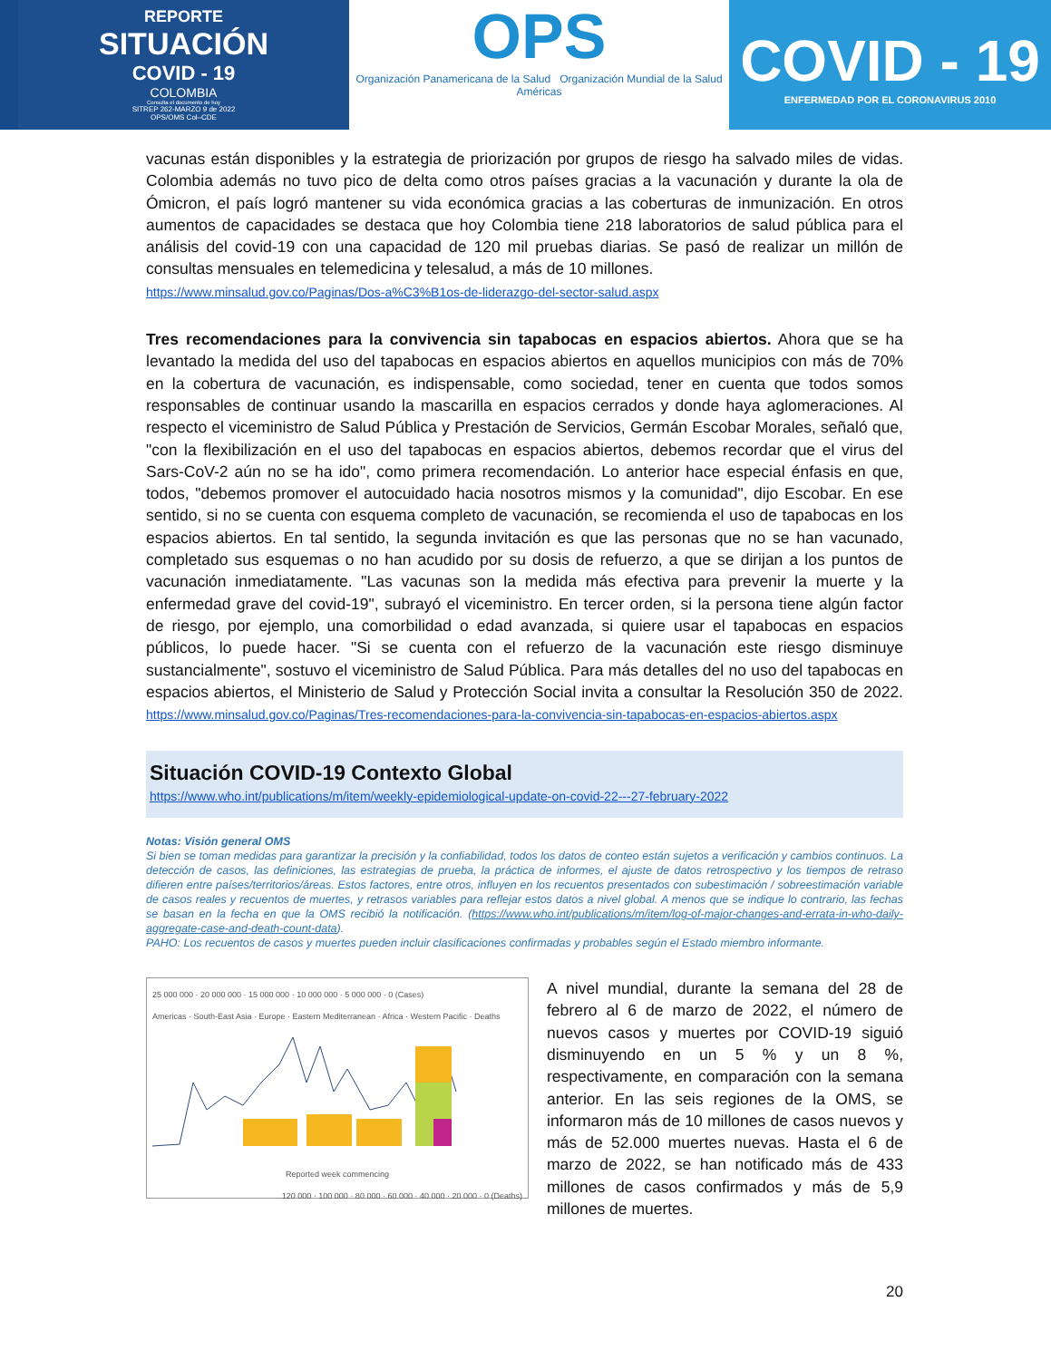REPORTE
SITUACIÓN
COVID - 19
COLOMBIA
Consulta el documento de hoy
SITREP 262-MARZO 9 de 2022
OPS/OMS Col–CDE
OPS
Organización Panamericana de la Salud Organización Mundial de la Salud Américas
COVID - 19
ENFERMEDAD POR EL CORONAVIRUS 2010
vacunas están disponibles y la estrategia de priorización por grupos de riesgo ha salvado miles de vidas. Colombia además no tuvo pico de delta como otros países gracias a la vacunación y durante la ola de Ómicron, el país logró mantener su vida económica gracias a las coberturas de inmunización. En otros aumentos de capacidades se destaca que hoy Colombia tiene 218 laboratorios de salud pública para el análisis del covid-19 con una capacidad de 120 mil pruebas diarias. Se pasó de realizar un millón de consultas mensuales en telemedicina y telesalud, a más de 10 millones.
https://www.minsalud.gov.co/Paginas/Dos-a%C3%B1os-de-liderazgo-del-sector-salud.aspx
Tres recomendaciones para la convivencia sin tapabocas en espacios abiertos. Ahora que se ha levantado la medida del uso del tapabocas en espacios abiertos en aquellos municipios con más de 70% en la cobertura de vacunación, es indispensable, como sociedad, tener en cuenta que todos somos responsables de continuar usando la mascarilla en espacios cerrados y donde haya aglomeraciones. Al respecto el viceministro de Salud Pública y Prestación de Servicios, Germán Escobar Morales, señaló que, "con la flexibilización en el uso del tapabocas en espacios abiertos, debemos recordar que el virus del Sars-CoV-2 aún no se ha ido", como primera recomendación. Lo anterior hace especial énfasis en que, todos, "debemos promover el autocuidado hacia nosotros mismos y la comunidad", dijo Escobar. En ese sentido, si no se cuenta con esquema completo de vacunación, se recomienda el uso de tapabocas en los espacios abiertos. En tal sentido, la segunda invitación es que las personas que no se han vacunado, completado sus esquemas o no han acudido por su dosis de refuerzo, a que se dirijan a los puntos de vacunación inmediatamente. "Las vacunas son la medida más efectiva para prevenir la muerte y la enfermedad grave del covid-19", subrayó el viceministro. En tercer orden, si la persona tiene algún factor de riesgo, por ejemplo, una comorbilidad o edad avanzada, si quiere usar el tapabocas en espacios públicos, lo puede hacer. "Si se cuenta con el refuerzo de la vacunación este riesgo disminuye sustancialmente", sostuvo el viceministro de Salud Pública. Para más detalles del no uso del tapabocas en espacios abiertos, el Ministerio de Salud y Protección Social invita a consultar la Resolución 350 de 2022. https://www.minsalud.gov.co/Paginas/Tres-recomendaciones-para-la-convivencia-sin-tapabocas-en-espacios-abiertos.aspx
Situación COVID-19 Contexto Global
https://www.who.int/publications/m/item/weekly-epidemiological-update-on-covid-22---27-february-2022
Notas: Visión general OMS
Si bien se toman medidas para garantizar la precisión y la confiabilidad, todos los datos de conteo están sujetos a verificación y cambios continuos. La detección de casos, las definiciones, las estrategias de prueba, la práctica de informes, el ajuste de datos retrospectivo y los tiempos de retraso difieren entre países/territorios/áreas. Estos factores, entre otros, influyen en los recuentos presentados con subestimación / sobreestimación variable de casos reales y recuentos de muertes, y retrasos variables para reflejar estos datos a nivel global. A menos que se indique lo contrario, las fechas se basan en la fecha en que la OMS recibió la notificación. (https://www.who.int/publications/m/item/log-of-major-changes-and-errata-in-who-daily-aggregate-case-and-death-count-data).
PAHO: Los recuentos de casos y muertes pueden incluir clasificaciones confirmadas y probables según el Estado miembro informante.
25 000 000 · 20 000 000 · 15 000 000 · 10 000 000 · 5 000 000 · 0 (Cases)
Americas · South-East Asia · Europe · Eastern Mediterranean · Africa · Western Pacific · Deaths
Reported week commencing
120 000 · 100 000 · 80 000 · 60 000 · 40 000 · 20 000 · 0 (Deaths)
A nivel mundial, durante la semana del 28 de febrero al 6 de marzo de 2022, el número de nuevos casos y muertes por COVID-19 siguió disminuyendo en un 5 % y un 8 %, respectivamente, en comparación con la semana anterior. En las seis regiones de la OMS, se informaron más de 10 millones de casos nuevos y más de 52.000 muertes nuevas. Hasta el 6 de marzo de 2022, se han notificado más de 433 millones de casos confirmados y más de 5,9 millones de muertes.
20